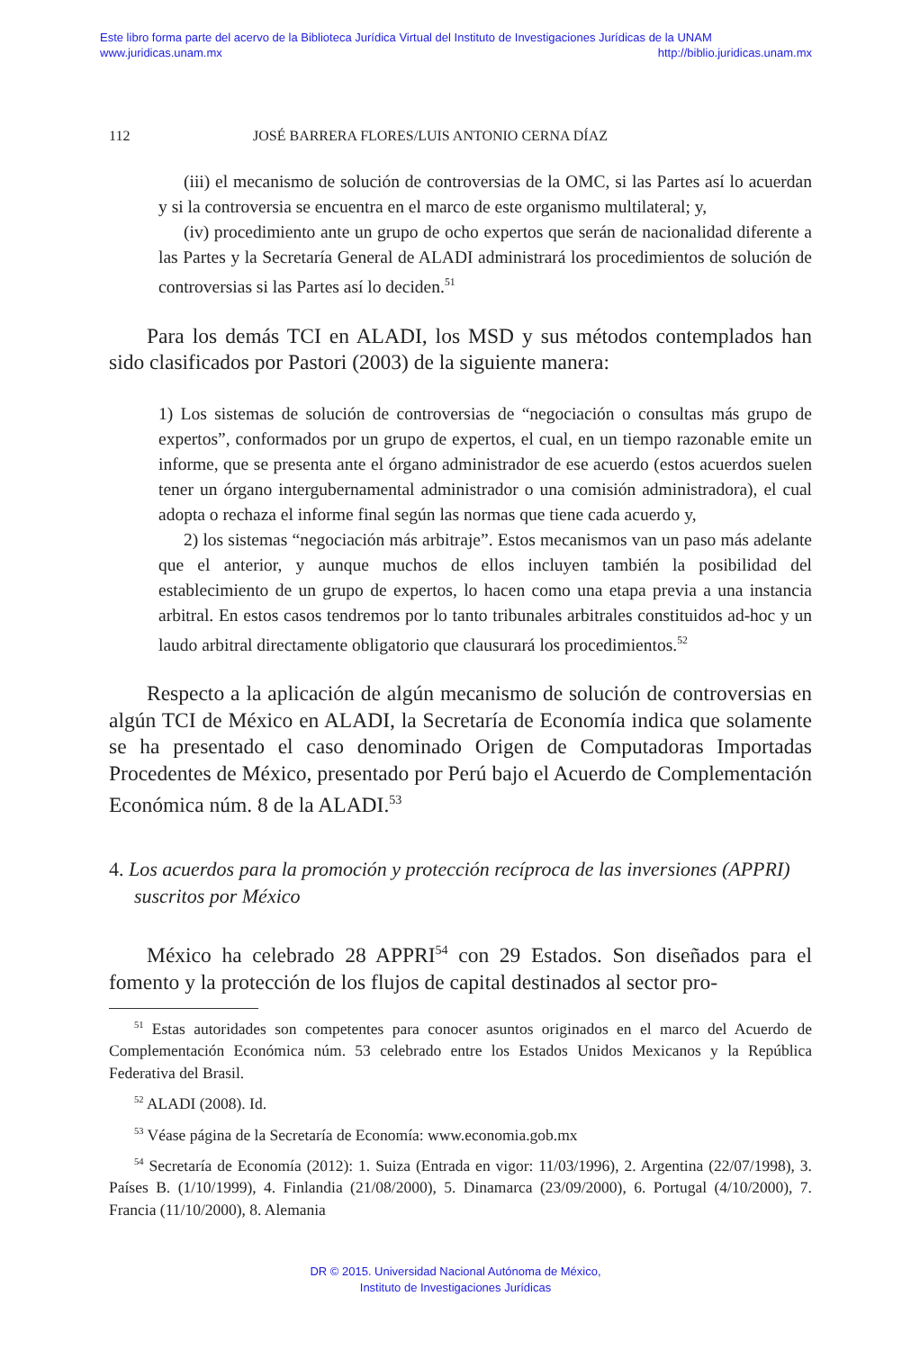Este libro forma parte del acervo de la Biblioteca Jurídica Virtual del Instituto de Investigaciones Jurídicas de la UNAM
www.juridicas.unam.mx http://biblio.juridicas.unam.mx
112 JOSÉ BARRERA FLORES/LUIS ANTONIO CERNA DÍAZ
(iii) el mecanismo de solución de controversias de la OMC, si las Partes así lo acuerdan y si la controversia se encuentra en el marco de este organismo multilateral; y,
(iv) procedimiento ante un grupo de ocho expertos que serán de nacionalidad diferente a las Partes y la Secretaría General de ALADI administrará los procedimientos de solución de controversias si las Partes así lo deciden.<sup>51</sup>
Para los demás TCI en ALADI, los MSD y sus métodos contemplados han sido clasificados por Pastori (2003) de la siguiente manera:
1) Los sistemas de solución de controversias de “negociación o consultas más grupo de expertos”, conformados por un grupo de expertos, el cual, en un tiempo razonable emite un informe, que se presenta ante el órgano administrador de ese acuerdo (estos acuerdos suelen tener un órgano intergubernamental administrador o una comisión administradora), el cual adopta o rechaza el informe final según las normas que tiene cada acuerdo y,
2) los sistemas “negociación más arbitraje”. Estos mecanismos van un paso más adelante que el anterior, y aunque muchos de ellos incluyen también la posibilidad del establecimiento de un grupo de expertos, lo hacen como una etapa previa a una instancia arbitral. En estos casos tendremos por lo tanto tribunales arbitrales constituidos ad-hoc y un laudo arbitral directamente obligatorio que clausurará los procedimientos.<sup>52</sup>
Respecto a la aplicación de algún mecanismo de solución de controversias en algún TCI de México en ALADI, la Secretaría de Economía indica que solamente se ha presentado el caso denominado Origen de Computadoras Importadas Procedentes de México, presentado por Perú bajo el Acuerdo de Complementación Económica núm. 8 de la ALADI.<sup>53</sup>
4. Los acuerdos para la promoción y protección recíproca de las inversiones (APPRI) suscritos por México
México ha celebrado 28 APPRI<sup>54</sup> con 29 Estados. Son diseñados para el fomento y la protección de los flujos de capital destinados al sector pro-
<sup>51</sup> Estas autoridades son competentes para conocer asuntos originados en el marco del Acuerdo de Complementación Económica núm. 53 celebrado entre los Estados Unidos Mexicanos y la República Federativa del Brasil.
<sup>52</sup> ALADI (2008). Id.
<sup>53</sup> Véase página de la Secretaría de Economía: www.economia.gob.mx
<sup>54</sup> Secretaría de Economía (2012): 1. Suiza (Entrada en vigor: 11/03/1996), 2. Argentina (22/07/1998), 3. Países B. (1/10/1999), 4. Finlandia (21/08/2000), 5. Dinamarca (23/09/2000), 6. Portugal (4/10/2000), 7. Francia (11/10/2000), 8. Alemania
DR © 2015. Universidad Nacional Autónoma de México,
Instituto de Investigaciones Jurídicas